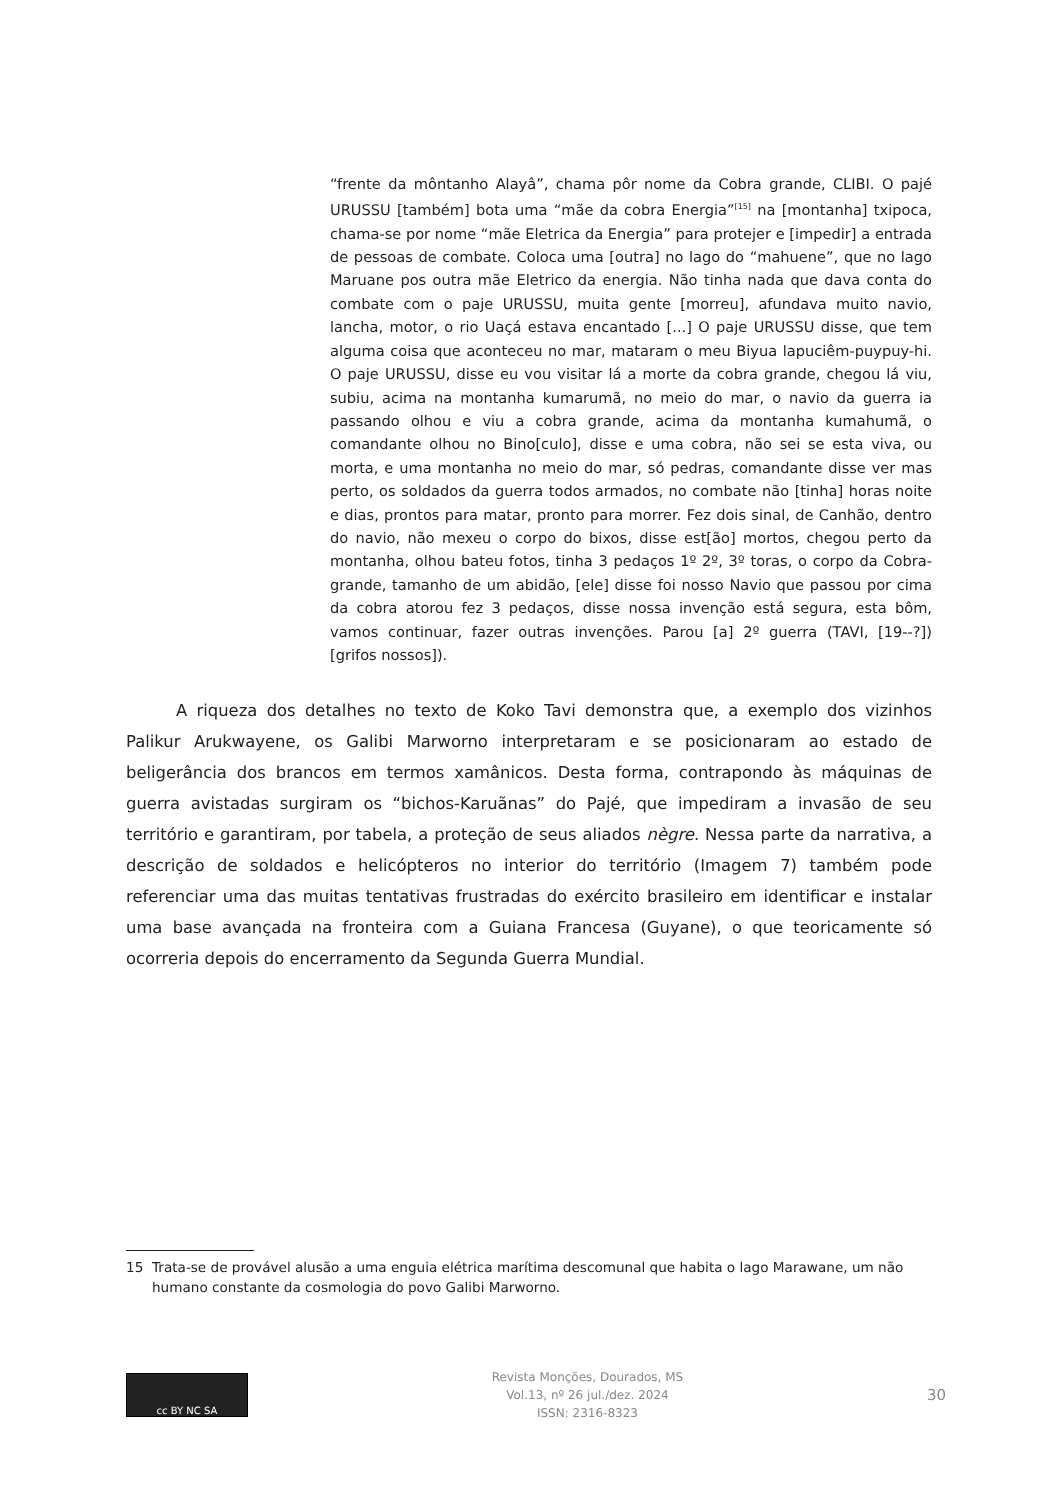“frente da môntanho Alayâ”, chama pôr nome da Cobra grande, CLIBI. O pajé URUSSU [também] bota uma “mãe da cobra Energia”<sup>[15]</sup> na [montanha] txipoca, chama-se por nome “mãe Eletrica da Energia” para protejer e [impedir] a entrada de pessoas de combate. Coloca uma [outra] no lago do “mahuene”, que no lago Maruane pos outra mãe Eletrico da energia. Não tinha nada que dava conta do combate com o paje URUSSU, muita gente [morreu], afundava muito navio, lancha, motor, o rio Uaçá estava encantado [...] O paje URUSSU disse, que tem alguma coisa que aconteceu no mar, mataram o meu Biyua lapuciêm-puypuy-hi. O paje URUSSU, disse eu vou visitar lá a morte da cobra grande, chegou lá viu, subiu, acima na montanha kumarumã, no meio do mar, o navio da guerra ia passando olhou e viu a cobra grande, acima da montanha kumahumã, o comandante olhou no Bino[culo], disse e uma cobra, não sei se esta viva, ou morta, e uma montanha no meio do mar, só pedras, comandante disse ver mas perto, os soldados da guerra todos armados, no combate não [tinha] horas noite e dias, prontos para matar, pronto para morrer. Fez dois sinal, de Canhão, dentro do navio, não mexeu o corpo do bixos, disse est[ão] mortos, chegou perto da montanha, olhou bateu fotos, tinha 3 pedaços 1º 2º, 3º toras, o corpo da Cobra-grande, tamanho de um abidão, [ele] disse foi nosso Navio que passou por cima da cobra atorou fez 3 pedaços, disse nossa invenção está segura, esta bôm, vamos continuar, fazer outras invenções. Parou [a] 2º guerra (TAVI, [19--?]) [grifos nossos]).
A riqueza dos detalhes no texto de Koko Tavi demonstra que, a exemplo dos vizinhos Palikur Arukwayene, os Galibi Marworno interpretaram e se posicionaram ao estado de beligerância dos brancos em termos xamânicos. Desta forma, contrapondo às máquinas de guerra avistadas surgiram os “bichos-Karuãnas” do Pajé, que impediram a invasão de seu território e garantiram, por tabela, a proteção de seus aliados nègre. Nessa parte da narrativa, a descrição de soldados e helicópteros no interior do território (Imagem 7) também pode referenciar uma das muitas tentativas frustradas do exército brasileiro em identificar e instalar uma base avançada na fronteira com a Guiana Francesa (Guyane), o que teoricamente só ocorreria depois do encerramento da Segunda Guerra Mundial.
15 Trata-se de provável alusão a uma enguia elétrica marítima descomunal que habita o lago Marawane, um não humano constante da cosmologia do povo Galibi Marworno.
cc BY NC SA
Revista Monções, Dourados, MS
Vol.13, nº 26 jul./dez. 2024
ISSN: 2316-8323
30